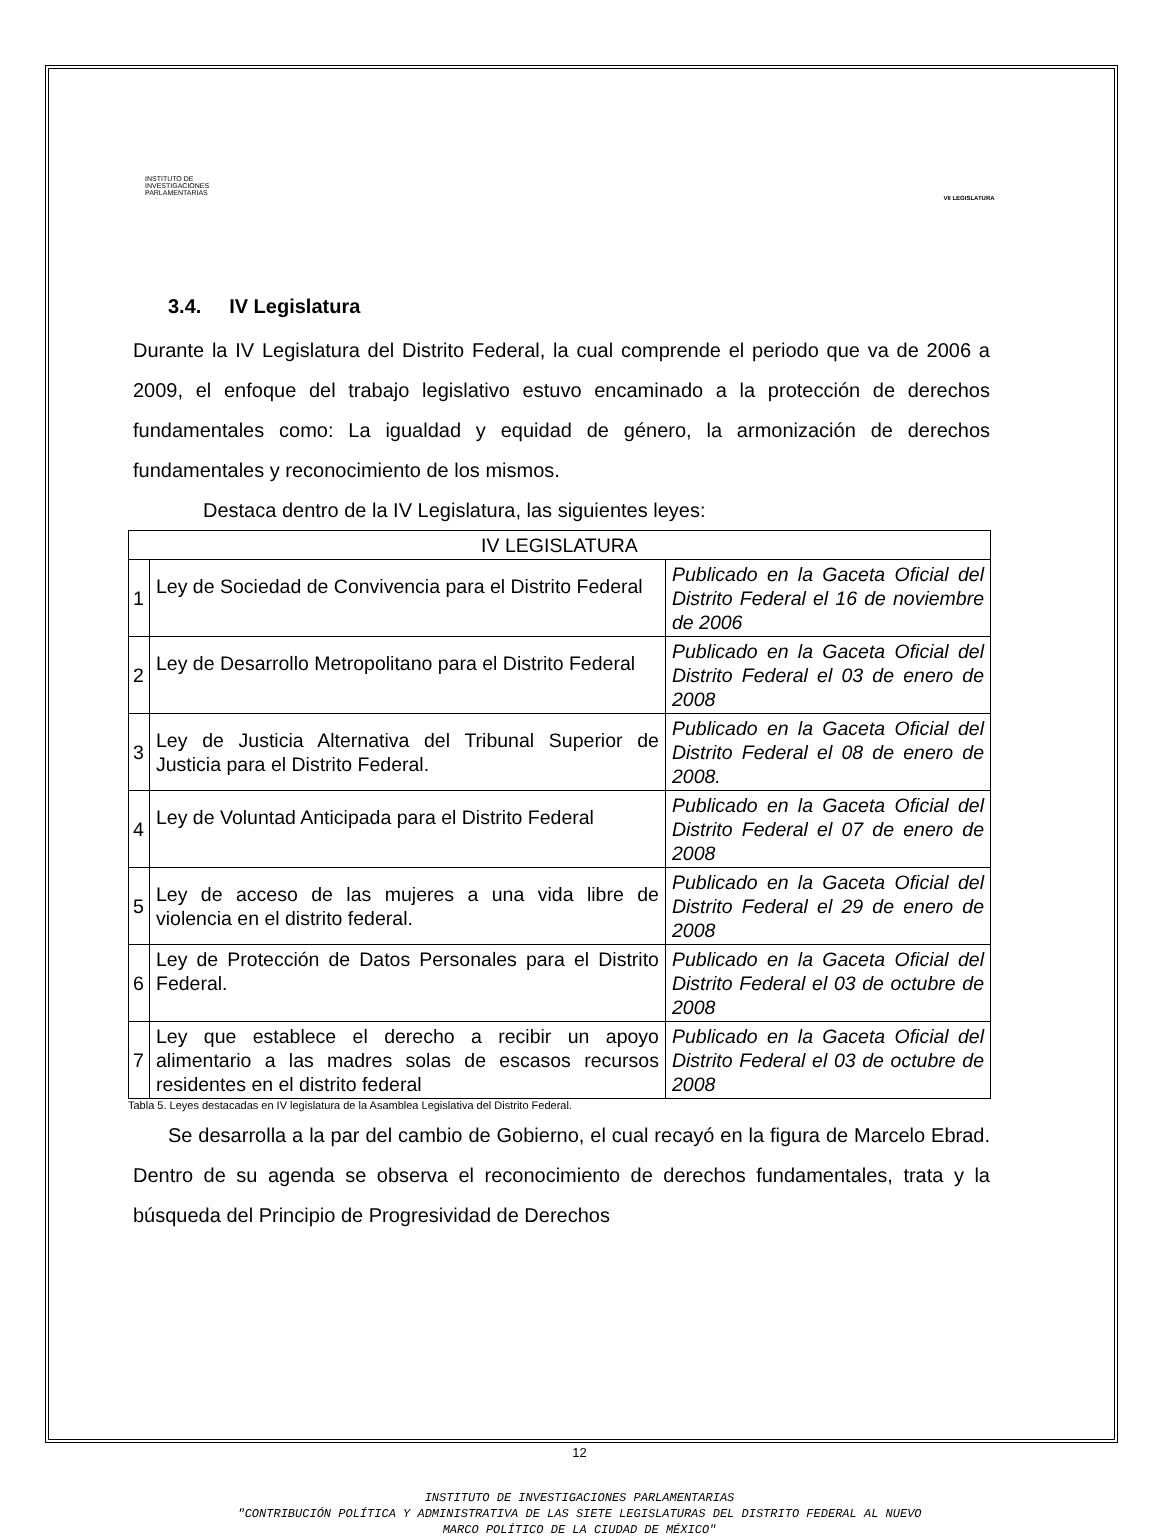INSTITUTO DE INVESTIGACIONES PARLAMENTARIAS
VII LEGISLATURA
3.4. IV Legislatura
Durante la IV Legislatura del Distrito Federal, la cual comprende el periodo que va de 2006 a 2009, el enfoque del trabajo legislativo estuvo encaminado a la protección de derechos fundamentales como: La igualdad y equidad de género, la armonización de derechos fundamentales y reconocimiento de los mismos.
Destaca dentro de la IV Legislatura, las siguientes leyes:
| IV LEGISLATURA | | |
| 1 | Ley de Sociedad de Convivencia para el Distrito Federal | Publicado en la Gaceta Oficial del Distrito Federal el 16 de noviembre de 2006 |
| 2 | Ley de Desarrollo Metropolitano para el Distrito Federal | Publicado en la Gaceta Oficial del Distrito Federal el 03 de enero de 2008 |
| 3 | Ley de Justicia Alternativa del Tribunal Superior de Justicia para el Distrito Federal. | Publicado en la Gaceta Oficial del Distrito Federal el 08 de enero de 2008. |
| 4 | Ley de Voluntad Anticipada para el Distrito Federal | Publicado en la Gaceta Oficial del Distrito Federal el 07 de enero de 2008 |
| 5 | Ley de acceso de las mujeres a una vida libre de violencia en el distrito federal. | Publicado en la Gaceta Oficial del Distrito Federal el 29 de enero de 2008 |
| 6 | Ley de Protección de Datos Personales para el Distrito Federal. | Publicado en la Gaceta Oficial del Distrito Federal el 03 de octubre de 2008 |
| 7 | Ley que establece el derecho a recibir un apoyo alimentario a las madres solas de escasos recursos residentes en el distrito federal | Publicado en la Gaceta Oficial del Distrito Federal el 03 de octubre de 2008 |
Tabla 5. Leyes destacadas en IV legislatura de la Asamblea Legislativa del Distrito Federal.
Se desarrolla a la par del cambio de Gobierno, el cual recayó en la figura de Marcelo Ebrad. Dentro de su agenda se observa el reconocimiento de derechos fundamentales, trata y la búsqueda del Principio de Progresividad de Derechos
12
INSTITUTO DE INVESTIGACIONES PARLAMENTARIAS
"CONTRIBUCIÓN POLÍTICA Y ADMINISTRATIVA DE LAS SIETE LEGISLATURAS DEL DISTRITO FEDERAL AL NUEVO
MARCO POLÍTICO DE LA CIUDAD DE MÉXICO"